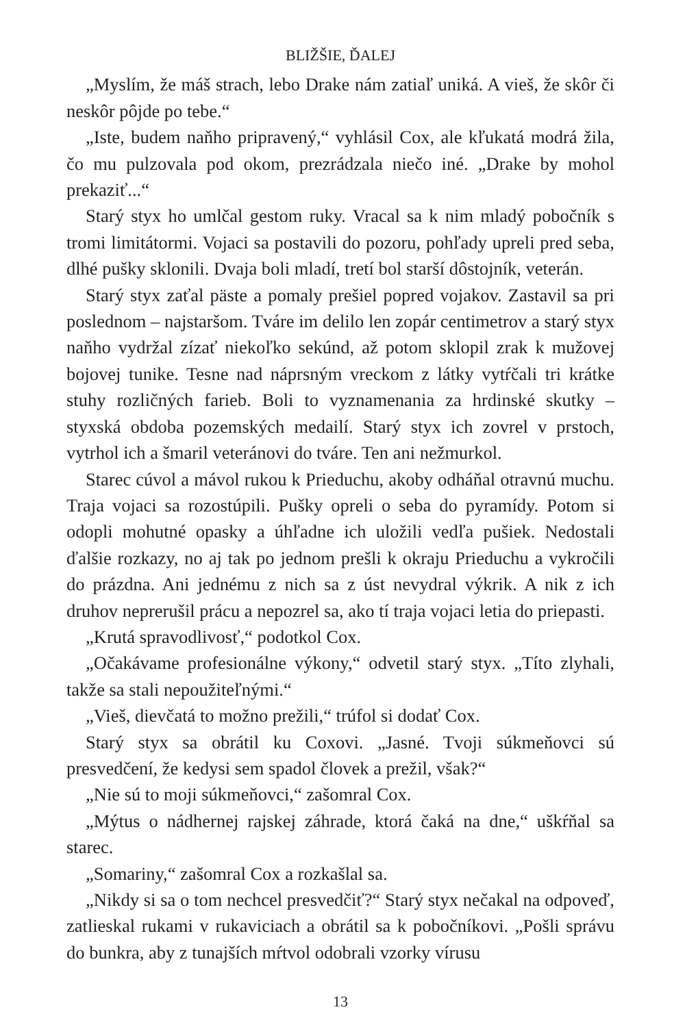BLIŽŠIE, ĎALEJ
„Myslím, že máš strach, lebo Drake nám zatiaľ uniká. A vieš, že skôr či neskôr pôjde po tebe.“
„Iste, budem naňho pripravený,“ vyhlásil Cox, ale kľukatá modrá žila, čo mu pulzovala pod okom, prezrádzala niečo iné. „Drake by mohol prekaziť...“
Starý styx ho umlčal gestom ruky. Vracal sa k nim mladý pobočník s tromi limitátormi. Vojaci sa postavili do pozoru, pohľady upreli pred seba, dlhé pušky sklonili. Dvaja boli mladí, tretí bol starší dôstojník, veterán.
Starý styx zaťal päste a pomaly prešiel popred vojakov. Zastavil sa pri poslednom – najstaršom. Tváre im delilo len zopár centimetrov a starý styx naňho vydržal zízať niekoľko sekúnd, až potom sklopil zrak k mužovej bojovej tunike. Tesne nad náprsným vreckom z látky vytŕčali tri krátke stuhy rozličných farieb. Boli to vyznamenania za hrdinské skutky – styxská obdoba pozemských medailí. Starý styx ich zovrel v prstoch, vytrhol ich a šmaril veteránovi do tváre. Ten ani nežmurkol.
Starec cúvol a mávol rukou k Prieduchu, akoby odháňal otravnú muchu. Traja vojaci sa rozostúpili. Pušky opreli o seba do pyramídy. Potom si odopli mohutné opasky a úhľadne ich uložili vedľa pušiek. Nedostali ďalšie rozkazy, no aj tak po jednom prešli k okraju Prieduchu a vykročili do prázdna. Ani jednému z nich sa z úst nevydral výkrik. A nik z ich druhov neprerušil prácu a nepozrel sa, ako tí traja vojaci letia do priepasti.
„Krutá spravodlivosť,“ podotkol Cox.
„Očakávame profesionálne výkony,“ odvetil starý styx. „Títo zlyhali, takže sa stali nepoužiteľnými.“
„Vieš, dievčatá to možno prežili,“ trúfol si dodať Cox.
Starý styx sa obrátil ku Coxovi. „Jasné. Tvoji súkmeňovci sú presvedčení, že kedysi sem spadol človek a prežil, však?“
„Nie sú to moji súkmeňovci,“ zašomral Cox.
„Mýtus o nádhernej rajskej záhrade, ktorá čaká na dne,“ uškŕňal sa starec.
„Somariny,“ zašomral Cox a rozkašlal sa.
„Nikdy si sa o tom nechcel presvedčiť?“ Starý styx nečakal na odpoveď, zatlieskal rukami v rukaviciach a obrátil sa k pobočníkovi. „Pošli správu do bunkra, aby z tunajších mŕtvol odobrali vzorky vírusu
13